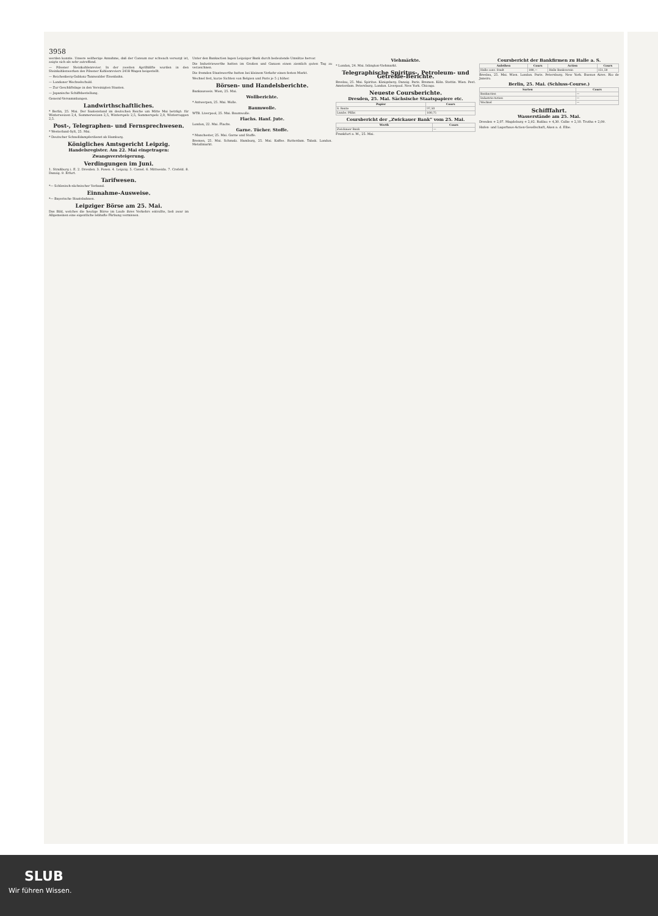3958
werden konnte. Unsere seitherige Annahme, daß der Consum nur schwach versorgt ist, zeigte sich als sehr zutreffend.
— Pilsener Steinkohlenrevier. In der zweiten Aprilhälfte wurden in den Steinkohlenwerken des Pilsener Kohlenreviers 2418 Wagen beigestellt.
— Reichenberg-Gablonz-Tannwalder Eisenbahn.
— Londoner Wechselschuld.
— Zur Geschäftslage in den Vereinigten Staaten.
— Japanische Schiffsbestellung.
General-Versammlungen.
Landwirthschaftliches.
* Berlin, 25. Mai. Der Saatenstand im deutschen Reiche um Mitte Mai beträgt: für Winterweizen 2,4, Sommerweizen 2,5, Winterspelz 2,5, Sommerspelz 2,0, Winterroggen 2,5.
Post-, Telegraphen- und Fernsprechwesen.
* Westerland-Sylt, 25. Mai.
* Deutscher Schnelldampferdienst ab Hamburg.
Königliches Amtsgericht Leipzig.
Handelsregister. Am 22. Mai eingetragen:
Zwangsversteigerung.
Verdingungen im Juni.
1. Straßburg i. E. 2. Dresden. 3. Posen. 4. Leipzig. 5. Cassel. 6. Mittweida. 7. Crefeld. 8. Danzig. 9. Erfurt.
Tarifwesen.
*— Schlesisch-sächsischer Verband.
Einnahme-Ausweise.
*— Bayerische Staatsbahnen.
Leipziger Börse am 25. Mai.
Das Bild, welches die heutige Börse im Laufe ihres Verkehrs entrollte, ließ zwar im Allgemeinen eine eigentliche lebhafte Färbung vermissen.
Unter den Bankactien lagen Leipziger Bank durch bedeutende Umsätze hervor.
Die Industriewerthe hatten im Großen und Ganzen einen ziemlich guten Tag zu verzeichnen.
Die fremden Staatswerthe hatten bei kleinem Verkehr einen festen Markt.
Wechsel fest, kurze Sichten von Belgien und Paris je 5 ₰ höher.
Börsen- und Handelsberichte.
Bankausweis. Wien, 25. Mai.
Wollberichte.
* Antwerpen, 25. Mai. Wolle.
Baumwolle.
WTB. Liverpool, 25. Mai. Baumwolle.
Flachs. Hanf. Jute.
London, 22. Mai. Flachs.
Garne. Tücher. Stoffe.
* Manchester, 25. Mai. Garne und Stoffe.
Bremen, 25. Mai. Schmalz. Hamburg, 25. Mai. Kaffee. Rotterdam. Tabak. London. Metallmarkt.
Viehmärkte.
* London, 24. Mai. Islington-Viehmarkt.
Telegraphische Spiritus-, Petroleum- und Getreide-Berichte.
Breslau, 25. Mai. Spiritus. Königsberg. Danzig. Paris. Bremen. Köln. Stettin. Wien. Pest. Amsterdam. Petersburg. London. Liverpool. New York. Chicago.
Neueste Coursberichte.
Dresden, 25. Mai. Sächsische Staatspapiere etc.
| Papier | Cours |
| --- | --- |
| S. Rente | 97,50 |
| Landw. Pfdbr. | 100,75 |
Coursbericht der „Zwickauer Bank“ vom 25. Mai.
| Werth | Cours |
| --- | --- |
| Zwickauer Bank | — |
Frankfurt a. M., 25. Mai.
Coursbericht der Bankfirmen zu Halle a. S.
| Anleihen | Cours | Actien | Cours |
| --- | --- | --- | --- |
| Halle conv. Stadt | 100,— | Halle Bankverein | 151,50 |
Breslau, 25. Mai. Wien. London. Paris. Petersburg. New York. Buenos Aires. Rio de Janeiro.
Berlin, 25. Mai. (Schluss-Course.)
| Sorten | Cours |
| --- | --- |
| Bankactien | — |
| Industrie-Actien | — |
| Wechsel | — |
Schifffahrt.
Wasserstände am 25. Mai.
Dresden + 2,07. Magdeburg + 2,92. Roßlau + 4,30. Calbe + 2,10. Trotha + 2,09.
Hafen- und Lagerhaus-Actien-Gesellschaft, Aken a. d. Elbe.
SLUB
Wir führen Wissen.